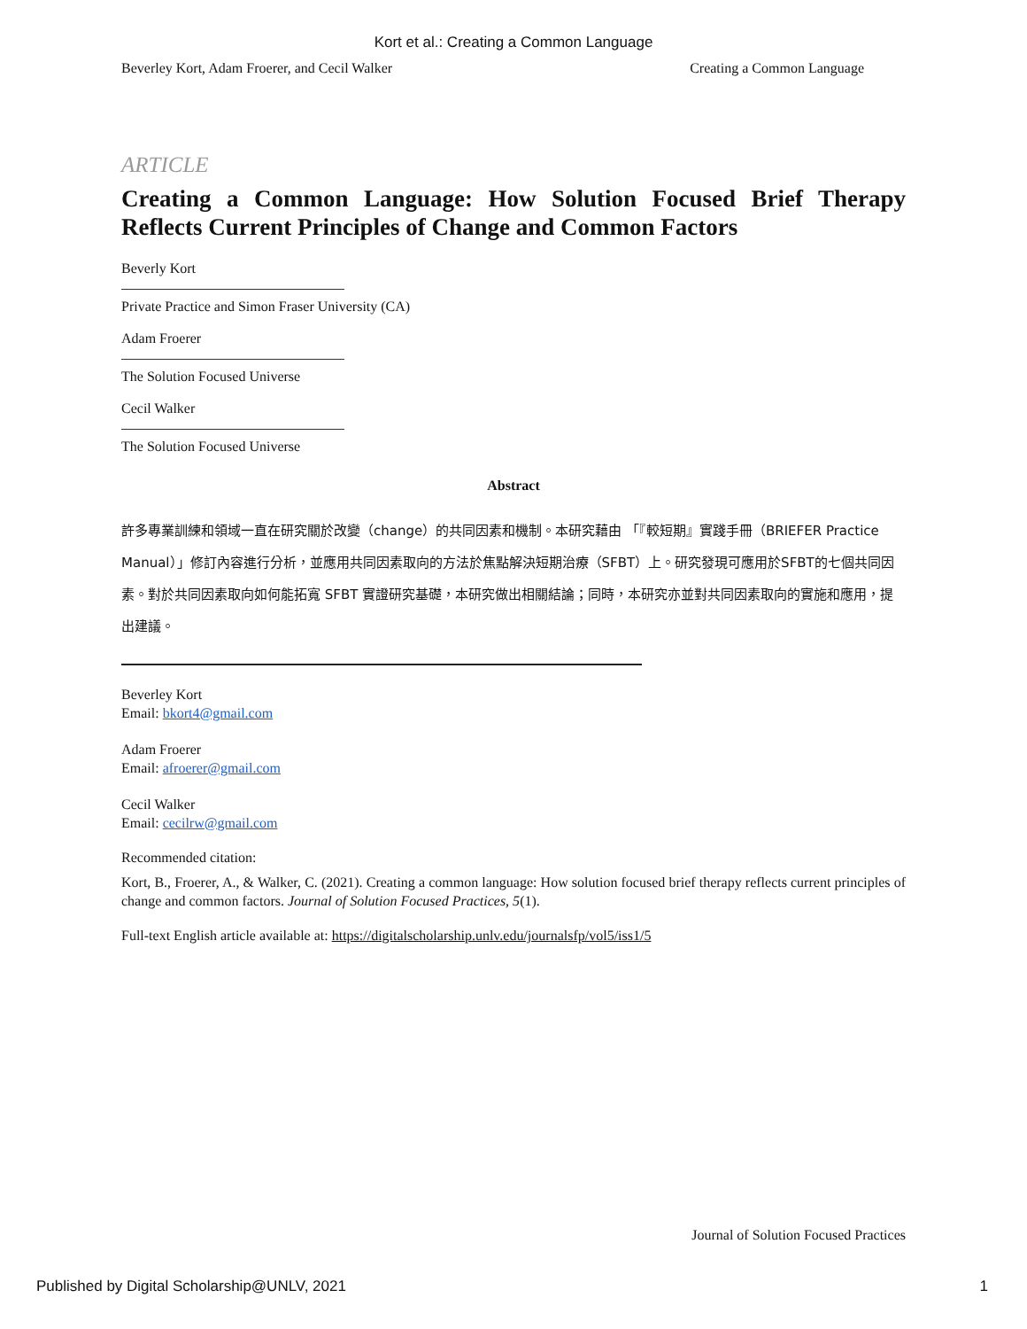Kort et al.: Creating a Common Language
Beverley Kort, Adam Froerer, and Cecil Walker Creating a Common Language
ARTICLE
Creating a Common Language: How Solution Focused Brief Therapy Reflects Current Principles of Change and Common Factors
Beverly Kort
Private Practice and Simon Fraser University (CA)
Adam Froerer
The Solution Focused Universe
Cecil Walker
The Solution Focused Universe
Abstract
許多專業訓練和領域一直在研究關於改變（change）的共同因素和機制。本研究藉由 「『較短期』實踐手冊（BRIEFER Practice Manual）」修訂內容進行分析，並應用共同因素取向的方法於焦點解決短期治療（SFBT）上。研究發現可應用於SFBT的七個共同因素。對於共同因素取向如何能拓寬 SFBT 實證研究基礎，本研究做出相關結論；同時，本研究亦並對共同因素取向的實施和應用，提出建議。
Beverley Kort
Email: bkort4@gmail.com
Adam Froerer
Email: afroerer@gmail.com
Cecil Walker
Email: cecilrw@gmail.com
Recommended citation:
Kort, B., Froerer, A., & Walker, C. (2021). Creating a common language: How solution focused brief therapy reflects current principles of change and common factors. Journal of Solution Focused Practices, 5(1).
Full-text English article available at: https://digitalscholarship.unlv.edu/journalsfp/vol5/iss1/5
Journal of Solution Focused Practices
Published by Digital Scholarship@UNLV, 2021 1